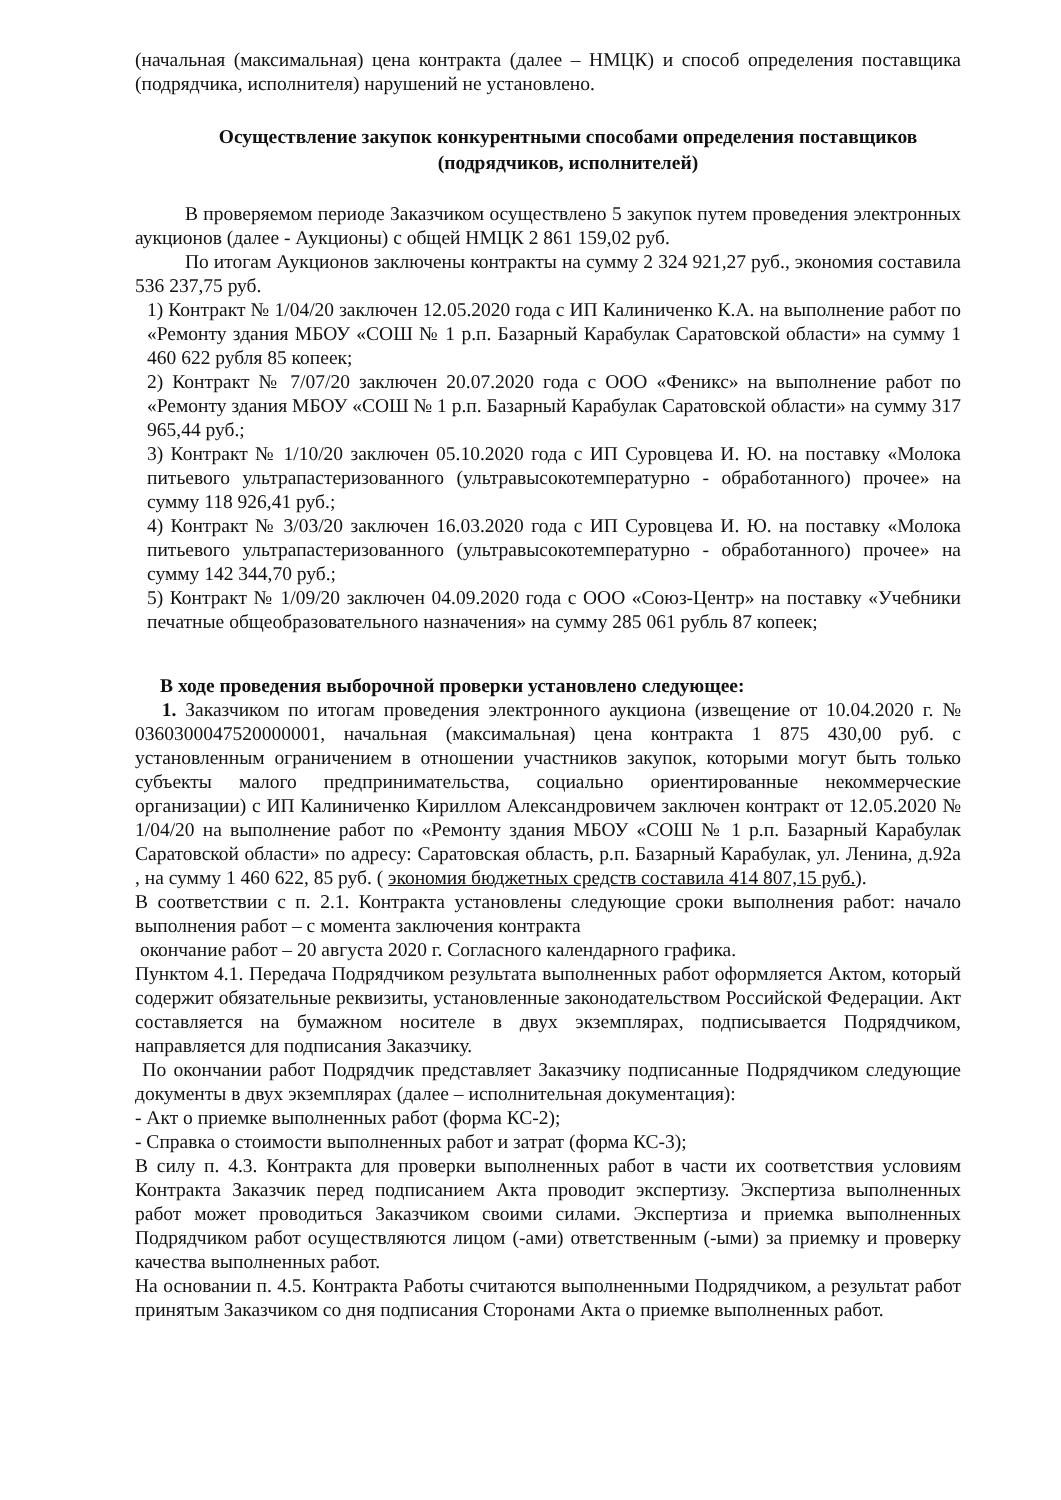(начальная (максимальная) цена контракта (далее – НМЦК) и способ определения поставщика (подрядчика, исполнителя) нарушений не установлено.
Осуществление закупок конкурентными способами определения поставщиков (подрядчиков, исполнителей)
В проверяемом периоде Заказчиком осуществлено 5 закупок путем проведения электронных аукционов (далее - Аукционы) с общей НМЦК 2 861 159,02 руб.
По итогам Аукционов заключены контракты на сумму 2 324 921,27 руб., экономия составила 536 237,75 руб.
1) Контракт № 1/04/20 заключен 12.05.2020 года с ИП Калиниченко К.А. на выполнение работ по «Ремонту здания МБОУ «СОШ № 1 р.п. Базарный Карабулак Саратовской области» на сумму 1 460 622 рубля 85 копеек;
2) Контракт № 7/07/20 заключен 20.07.2020 года с ООО «Феникс» на выполнение работ по «Ремонту здания МБОУ «СОШ № 1 р.п. Базарный Карабулак Саратовской области» на сумму 317 965,44 руб.;
3) Контракт № 1/10/20 заключен 05.10.2020 года с ИП Суровцева И. Ю. на поставку «Молока питьевого ультрапастеризованного (ультравысокотемпературно - обработанного) прочее» на сумму 118 926,41 руб.;
4) Контракт № 3/03/20 заключен 16.03.2020 года с ИП Суровцева И. Ю. на поставку «Молока питьевого ультрапастеризованного (ультравысокотемпературно - обработанного) прочее» на сумму 142 344,70 руб.;
5) Контракт № 1/09/20 заключен 04.09.2020 года с ООО «Союз-Центр» на поставку «Учебники печатные общеобразовательного назначения» на сумму 285 061 рубль 87 копеек;
В ходе проведения выборочной проверки установлено следующее:
1. Заказчиком по итогам проведения электронного аукциона (извещение от 10.04.2020 г. № 0360300047520000001, начальная (максимальная) цена контракта 1 875 430,00 руб. с установленным ограничением в отношении участников закупок, которыми могут быть только субъекты малого предпринимательства, социально ориентированные некоммерческие организации) с ИП Калиниченко Кириллом Александровичем заключен контракт от 12.05.2020 № 1/04/20 на выполнение работ по «Ремонту здания МБОУ «СОШ № 1 р.п. Базарный Карабулак Саратовской области» по адресу: Саратовская область, р.п. Базарный Карабулак, ул. Ленина, д.92а , на сумму 1 460 622, 85 руб. ( экономия бюджетных средств составила 414 807,15 руб.).
В соответствии с п. 2.1. Контракта установлены следующие сроки выполнения работ: начало выполнения работ – с момента заключения контракта
окончание работ – 20 августа 2020 г. Согласного календарного графика.
Пунктом 4.1. Передача Подрядчиком результата выполненных работ оформляется Актом, который содержит обязательные реквизиты, установленные законодательством Российской Федерации. Акт составляется на бумажном носителе в двух экземплярах, подписывается Подрядчиком, направляется для подписания Заказчику.
По окончании работ Подрядчик представляет Заказчику подписанные Подрядчиком следующие документы в двух экземплярах (далее – исполнительная документация):
- Акт о приемке выполненных работ (форма КС-2);
- Справка о стоимости выполненных работ и затрат (форма КС-3);
В силу п. 4.3. Контракта для проверки выполненных работ в части их соответствия условиям Контракта Заказчик перед подписанием Акта проводит экспертизу. Экспертиза выполненных работ может проводиться Заказчиком своими силами. Экспертиза и приемка выполненных Подрядчиком работ осуществляются лицом (-ами) ответственным (-ыми) за приемку и проверку качества выполненных работ.
На основании п. 4.5. Контракта Работы считаются выполненными Подрядчиком, а результат работ принятым Заказчиком со дня подписания Сторонами Акта о приемке выполненных работ.